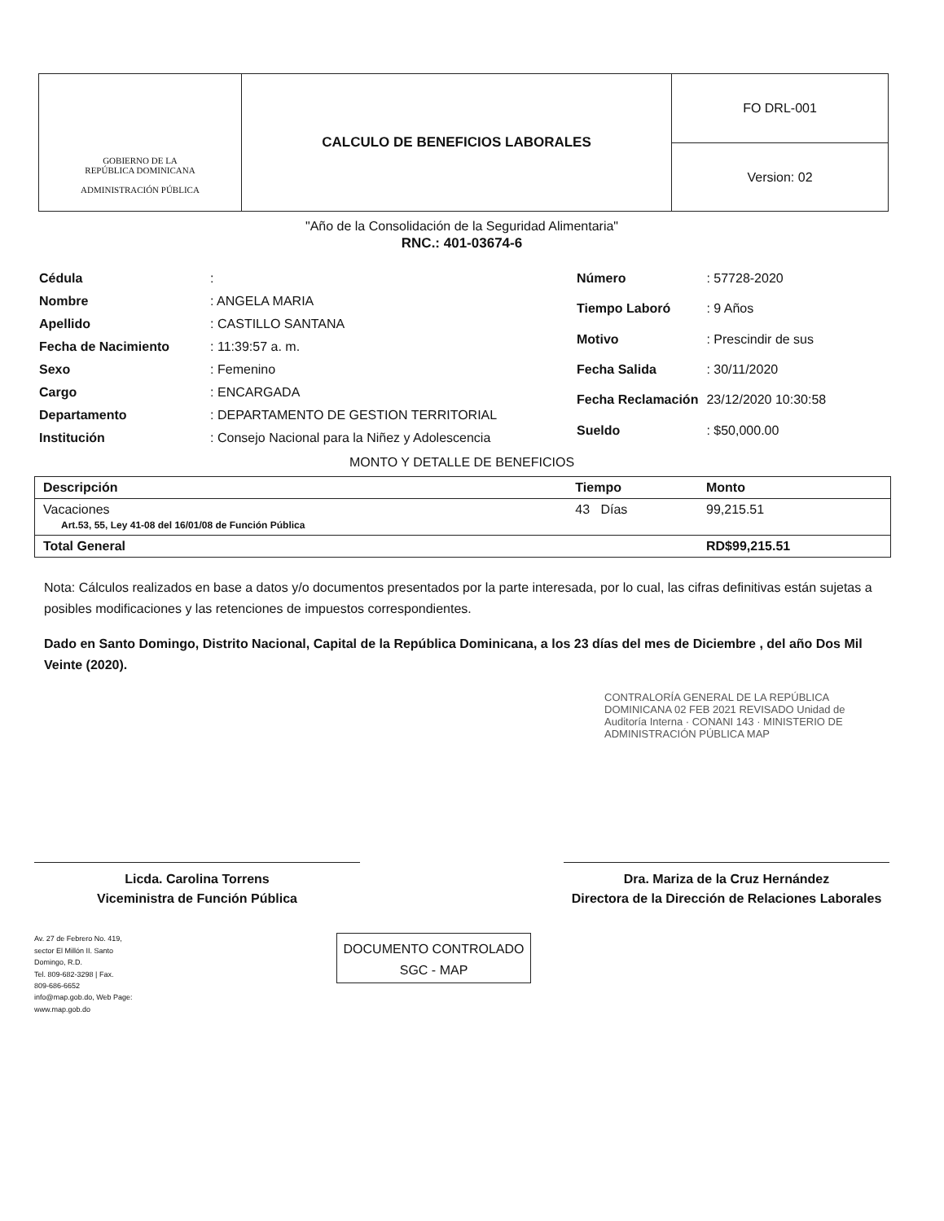GOBIERNO DE LA
REPÚBLICA DOMINICANA
ADMINISTRACIÓN PÚBLICA
CALCULO DE BENEFICIOS LABORALES
FO DRL-001
Version: 02
"Año de la Consolidación de la Seguridad Alimentaria"
RNC.: 401-03674-6
| Cédula | : |
| Nombre | : ANGELA MARIA |
| Apellido | : CASTILLO SANTANA |
| Fecha de Nacimiento | : 11:39:57 a. m. |
| Sexo | : Femenino |
| Cargo | : ENCARGADA |
| Departamento | : DEPARTAMENTO DE GESTION TERRITORIAL |
| Institución | : Consejo Nacional para la Niñez y Adolescencia |
| Número | : 57728-2020 |
| Tiempo Laboró | : 9 Años |
| Motivo | : Prescindir de sus |
| Fecha Salida | : 30/11/2020 |
| Fecha Reclamación | 23/12/2020 10:30:58 |
| Sueldo | : $50,000.00 |
MONTO Y DETALLE DE BENEFICIOS
| Descripción | Tiempo | Monto |
| --- | --- | --- |
| Vacaciones Art.53, 55, Ley 41-08 del 16/01/08 de Función Pública | 43 Días | 99,215.51 |
| Total General | | RD$99,215.51 |
Nota: Cálculos realizados en base a datos y/o documentos presentados por la parte interesada, por lo cual, las cifras definitivas están sujetas a posibles modificaciones y las retenciones de impuestos correspondientes.
Dado en Santo Domingo, Distrito Nacional, Capital de la República Dominicana, a los 23 días del mes de Diciembre , del año Dos Mil Veinte (2020).
CONTRALORÍA GENERAL DE LA REPÚBLICA DOMINICANA 02 FEB 2021 REVISADO Unidad de Auditoría Interna · CONANI 143 · MINISTERIO DE ADMINISTRACIÓN PÚBLICA MAP
Licda. Carolina Torrens
Viceministra de Función Pública
Dra. Mariza de la Cruz Hernández
Directora de la Dirección de Relaciones Laborales
Av. 27 de Febrero No. 419,
sector El Millón II. Santo
Domingo, R.D.
Tel. 809-682-3298 | Fax.
809-686-6652
info@map.gob.do, Web Page:
www.map.gob.do
DOCUMENTO CONTROLADO
SGC - MAP